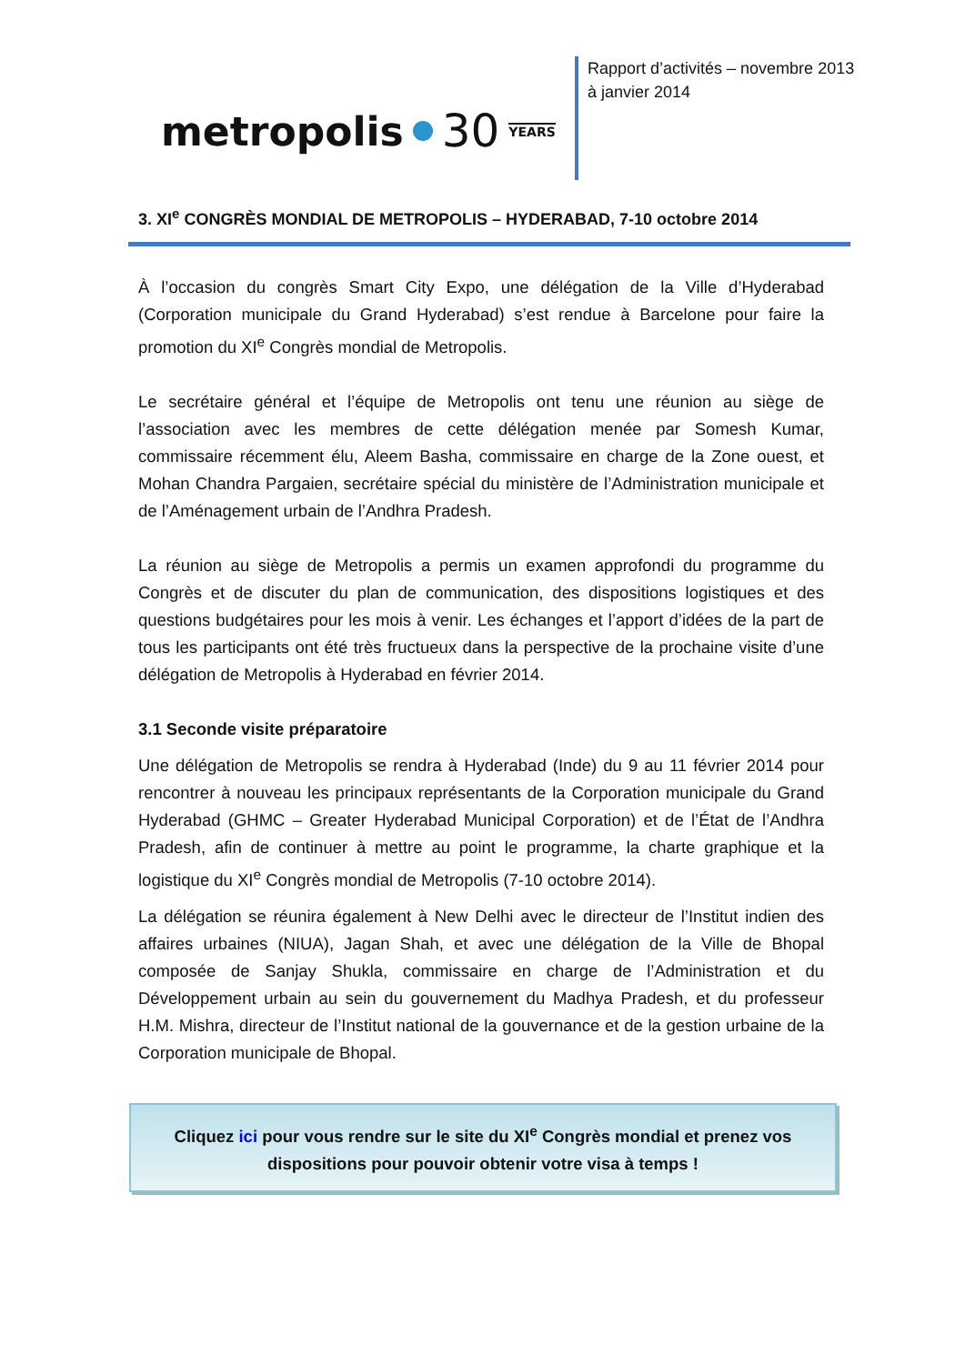metropolis 30 YEARS
Rapport d’activités – novembre 2013 à janvier 2014
3. XI<sup>e</sup> CONGRÈS MONDIAL DE METROPOLIS – HYDERABAD, 7-10 octobre 2014
À l’occasion du congrès Smart City Expo, une délégation de la Ville d’Hyderabad (Corporation municipale du Grand Hyderabad) s’est rendue à Barcelone pour faire la promotion du XI<sup>e</sup> Congrès mondial de Metropolis.
Le secrétaire général et l’équipe de Metropolis ont tenu une réunion au siège de l’association avec les membres de cette délégation menée par Somesh Kumar, commissaire récemment élu, Aleem Basha, commissaire en charge de la Zone ouest, et Mohan Chandra Pargaien, secrétaire spécial du ministère de l’Administration municipale et de l’Aménagement urbain de l’Andhra Pradesh.
La réunion au siège de Metropolis a permis un examen approfondi du programme du Congrès et de discuter du plan de communication, des dispositions logistiques et des questions budgétaires pour les mois à venir. Les échanges et l’apport d’idées de la part de tous les participants ont été très fructueux dans la perspective de la prochaine visite d’une délégation de Metropolis à Hyderabad en février 2014.
3.1 Seconde visite préparatoire
Une délégation de Metropolis se rendra à Hyderabad (Inde) du 9 au 11 février 2014 pour rencontrer à nouveau les principaux représentants de la Corporation municipale du Grand Hyderabad (GHMC – Greater Hyderabad Municipal Corporation) et de l’État de l’Andhra Pradesh, afin de continuer à mettre au point le programme, la charte graphique et la logistique du XI<sup>e</sup> Congrès mondial de Metropolis (7-10 octobre 2014).
La délégation se réunira également à New Delhi avec le directeur de l’Institut indien des affaires urbaines (NIUA), Jagan Shah, et avec une délégation de la Ville de Bhopal composée de Sanjay Shukla, commissaire en charge de l’Administration et du Développement urbain au sein du gouvernement du Madhya Pradesh, et du professeur H.M. Mishra, directeur de l’Institut national de la gouvernance et de la gestion urbaine de la Corporation municipale de Bhopal.
Cliquez ici pour vous rendre sur le site du XI<sup>e</sup> Congrès mondial et prenez vos
dispositions pour pouvoir obtenir votre visa à temps !